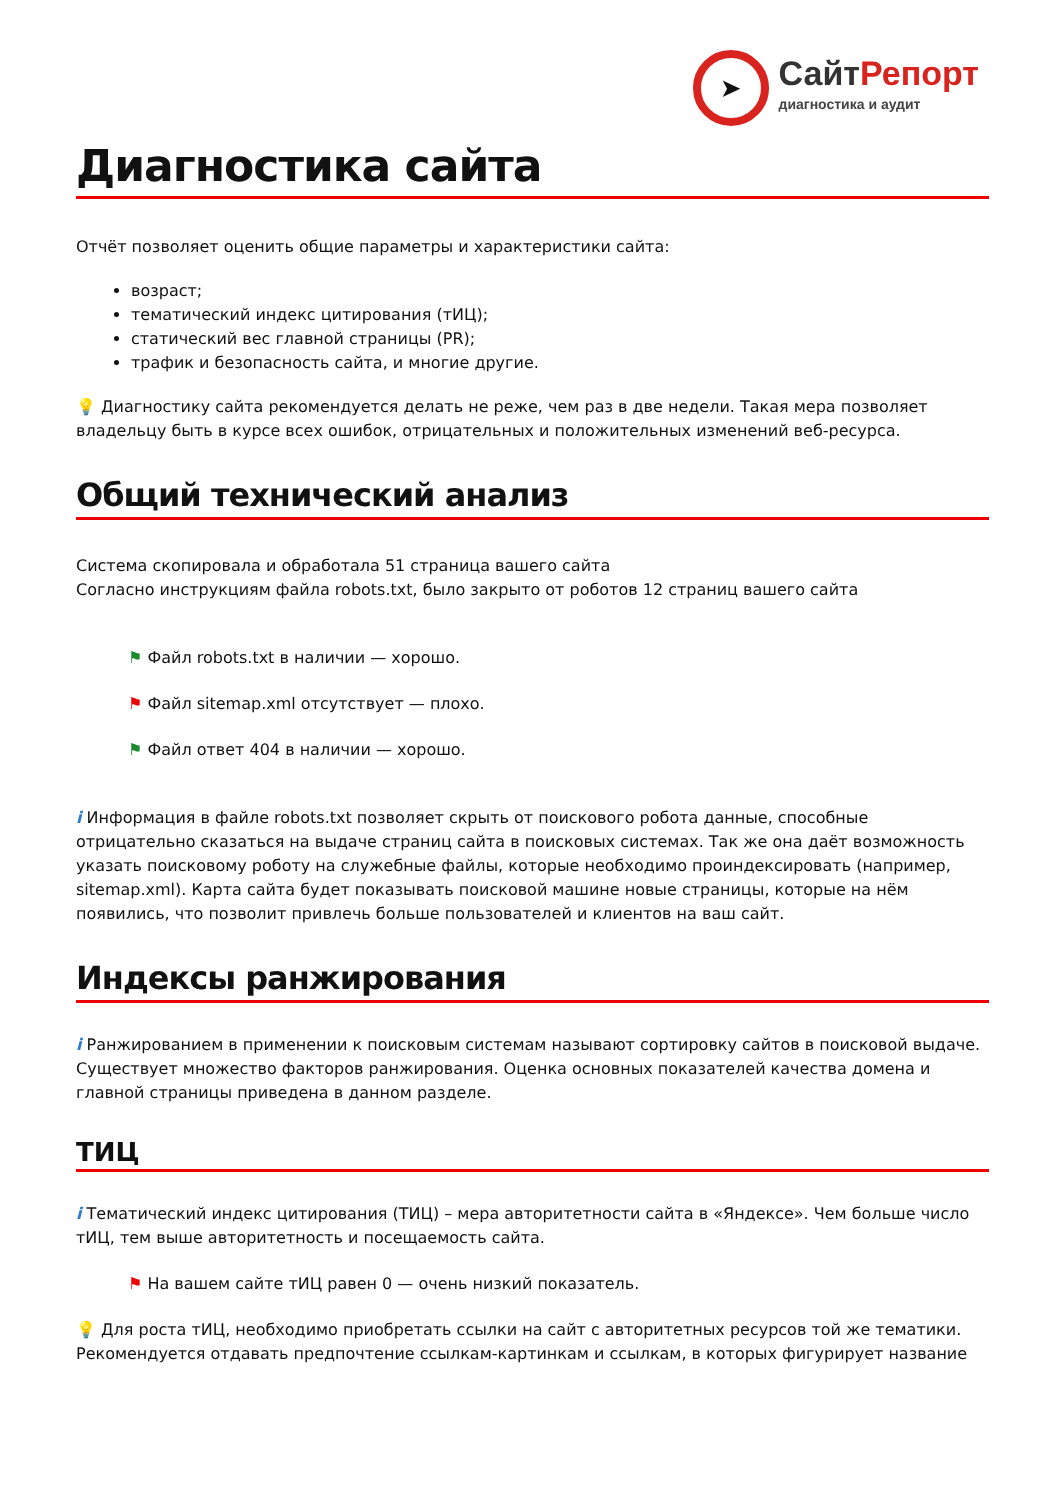➤
СайтРепорт
диагностика и аудит
Диагностика сайта
Отчёт позволяет оценить общие параметры и характеристики сайта:
возраст;
тематический индекс цитирования (тИЦ);
статический вес главной страницы (PR);
трафик и безопасность сайта, и многие другие.
💡 Диагностику сайта рекомендуется делать не реже, чем раз в две недели. Такая мера позволяет владельцу быть в курсе всех ошибок, отрицательных и положительных изменений веб-ресурса.
Общий технический анализ
Система скопировала и обработала 51 страница вашего сайта
Согласно инструкциям файла robots.txt, было закрыто от роботов 12 страниц вашего сайта
⚑ Файл robots.txt в наличии — хорошо.
⚑ Файл sitemap.xml отсутствует — плохо.
⚑ Файл ответ 404 в наличии — хорошо.
i Информация в файле robots.txt позволяет скрыть от поискового робота данные, способные отрицательно сказаться на выдаче страниц сайта в поисковых системах. Так же она даёт возможность указать поисковому роботу на служебные файлы, которые необходимо проиндексировать (например, sitemap.xml). Карта сайта будет показывать поисковой машине новые страницы, которые на нём появились, что позволит привлечь больше пользователей и клиентов на ваш сайт.
Индексы ранжирования
i Ранжированием в применении к поисковым системам называют сортировку сайтов в поисковой выдаче. Существует множество факторов ранжирования. Оценка основных показателей качества домена и главной страницы приведена в данном разделе.
ТИЦ
i Тематический индекс цитирования (ТИЦ) – мера авторитетности сайта в «Яндексе». Чем больше число тИЦ, тем выше авторитетность и посещаемость сайта.
⚑ На вашем сайте тИЦ равен 0 — очень низкий показатель.
💡 Для роста тИЦ, необходимо приобретать ссылки на сайт с авторитетных ресурсов той же тематики. Рекомендуется отдавать предпочтение ссылкам-картинкам и ссылкам, в которых фигурирует название